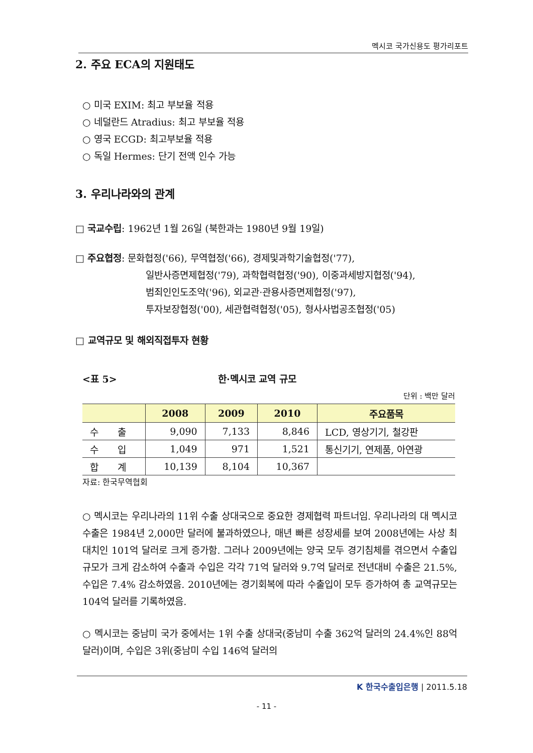멕시코 국가신용도 평가리포트
2. 주요 ECA의 지원태도
○ 미국 EXIM: 최고 부보율 적용
○ 네덜란드 Atradius: 최고 부보율 적용
○ 영국 ECGD: 최고부보율 적용
○ 독일 Hermes: 단기 전액 인수 가능
3. 우리나라와의 관계
□ 국교수립: 1962년 1월 26일 (북한과는 1980년 9월 19일)
□ 주요협정: 문화협정('66), 무역협정('66), 경제및과학기술협정('77),
일반사증면제협정('79), 과학협력협정('90), 이중과세방지협정('94),
범죄인인도조약('96), 외교관·관용사증면제협정('97),
투자보장협정('00), 세관협력협정('05), 형사사법공조협정('05)
□ 교역규모 및 해외직접투자 현황
<표 5> 한·멕시코 교역 규모
단위 : 백만 달러
| | 2008 | 2009 | 2010 | 주요품목 |
| --- | --- | --- | --- | --- |
| 수 출 | 9,090 | 7,133 | 8,846 | LCD, 영상기기, 철강판 |
| 수 입 | 1,049 | 971 | 1,521 | 통신기기, 연제품, 아연광 |
| 합 계 | 10,139 | 8,104 | 10,367 | |
자료: 한국무역협회
○ 멕시코는 우리나라의 11위 수출 상대국으로 중요한 경제협력 파트너임. 우리나라의 대 멕시코 수출은 1984년 2,000만 달러에 불과하였으나, 매년 빠른 성장세를 보여 2008년에는 사상 최대치인 101억 달러로 크게 증가함. 그러나 2009년에는 양국 모두 경기침체를 겪으면서 수출입 규모가 크게 감소하여 수출과 수입은 각각 71억 달러와 9.7억 달러로 전년대비 수출은 21.5%, 수입은 7.4% 감소하였음. 2010년에는 경기회복에 따라 수출입이 모두 증가하여 총 교역규모는 104억 달러를 기록하였음.
○ 멕시코는 중남미 국가 중에서는 1위 수출 상대국(중남미 수출 362억 달러의 24.4%인 88억 달러)이며, 수입은 3위(중남미 수입 146억 달러의
K 한국수출입은행 | 2011.5.18
- 11 -